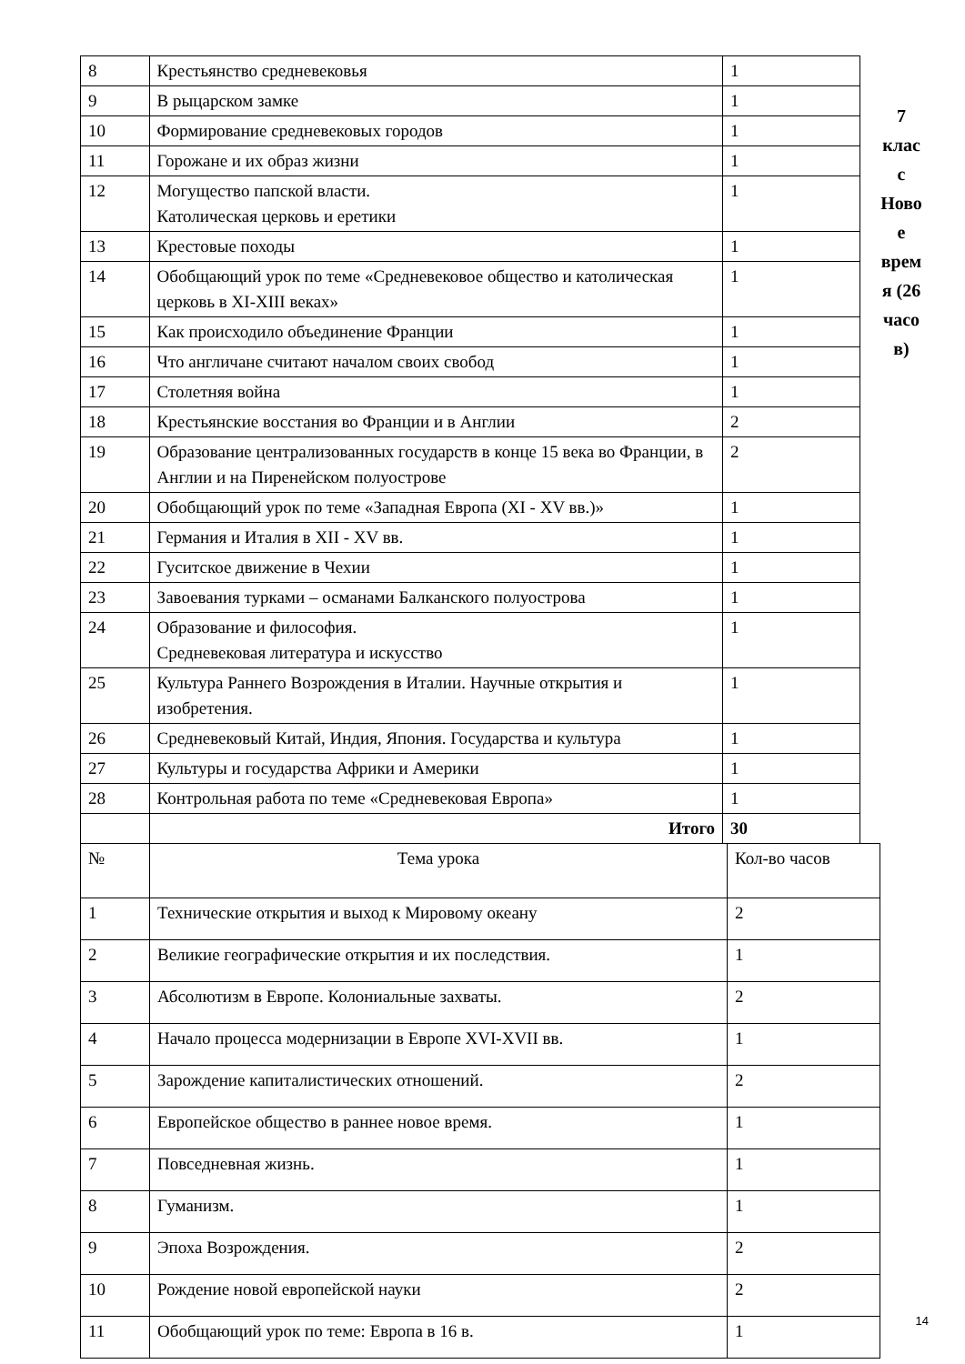| 8 | Крестьянство средневековья | 1 |
| 9 | В рыцарском замке | 1 |
| 10 | Формирование средневековых городов | 1 |
| 11 | Горожане и их образ жизни | 1 |
| 12 | Могущество папской власти. Католическая церковь и еретики | 1 |
| 13 | Крестовые походы | 1 |
| 14 | Обобщающий урок по теме «Средневековое общество и католическая церковь в XI-XIII веках» | 1 |
| 15 | Как происходило объединение Франции | 1 |
| 16 | Что англичане считают началом своих свобод | 1 |
| 17 | Столетняя война | 1 |
| 18 | Крестьянские восстания во Франции и в Англии | 2 |
| 19 | Образование централизованных государств в конце 15 века во Франции, в Англии и на Пиренейском полуострове | 2 |
| 20 | Обобщающий урок по теме «Западная Европа (XI - XV вв.)» | 1 |
| 21 | Германия и Италия в XII - XV вв. | 1 |
| 22 | Гуситское движение в Чехии | 1 |
| 23 | Завоевания турками – османами Балканского полуострова | 1 |
| 24 | Образование и философия. Средневековая литература и искусство | 1 |
| 25 | Культура Раннего Возрождения в Италии. Научные открытия и изобретения. | 1 |
| 26 | Средневековый Китай, Индия, Япония. Государства и культура | 1 |
| 27 | Культуры и государства Африки и Америки | 1 |
| 28 | Контрольная работа по теме «Средневековая Европа» | 1 |
| | Итого | 30 |
7
клас
с
Ново
е
врем
я (26
часо
в)
| № | Тема урока | Кол-во часов |
| 1 | Технические открытия и выход к Мировому океану | 2 |
| 2 | Великие географические открытия и их последствия. | 1 |
| 3 | Абсолютизм в Европе. Колониальные захваты. | 2 |
| 4 | Начало процесса модернизации в Европе XVI-XVII вв. | 1 |
| 5 | Зарождение капиталистических отношений. | 2 |
| 6 | Европейское общество в раннее новое время. | 1 |
| 7 | Повседневная жизнь. | 1 |
| 8 | Гуманизм. | 1 |
| 9 | Эпоха Возрождения. | 2 |
| 10 | Рождение новой европейской науки | 2 |
| 11 | Обобщающий урок по теме: Европа в 16 в. | 1 |
14